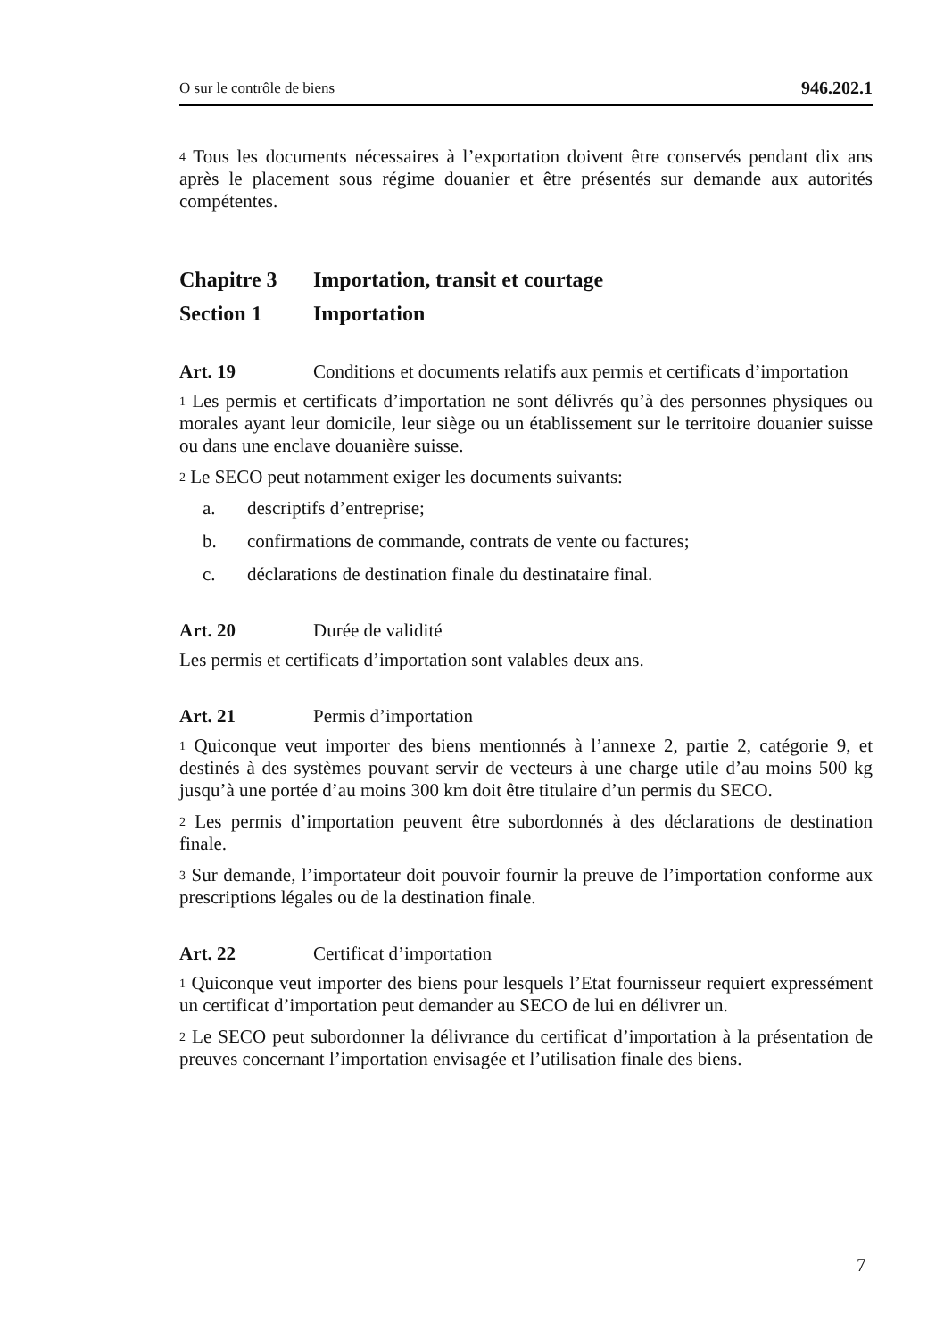O sur le contrôle de biens 946.202.1
<sup>4</sup> Tous les documents nécessaires à l’exportation doivent être conservés pendant dix ans après le placement sous régime douanier et être présentés sur demande aux autorités compétentes.
Chapitre 3 Importation, transit et courtage
Section 1 Importation
Art. 19 Conditions et documents relatifs aux permis et certificats d’importation
<sup>1</sup> Les permis et certificats d’importation ne sont délivrés qu’à des personnes physiques ou morales ayant leur domicile, leur siège ou un établissement sur le territoire douanier suisse ou dans une enclave douanière suisse.
<sup>2</sup> Le SECO peut notamment exiger les documents suivants:
a. descriptifs d’entreprise;
b. confirmations de commande, contrats de vente ou factures;
c. déclarations de destination finale du destinataire final.
Art. 20 Durée de validité
Les permis et certificats d’importation sont valables deux ans.
Art. 21 Permis d’importation
<sup>1</sup> Quiconque veut importer des biens mentionnés à l’annexe 2, partie 2, catégorie 9, et destinés à des systèmes pouvant servir de vecteurs à une charge utile d’au moins 500 kg jusqu’à une portée d’au moins 300 km doit être titulaire d’un permis du SECO.
<sup>2</sup> Les permis d’importation peuvent être subordonnés à des déclarations de destination finale.
<sup>3</sup> Sur demande, l’importateur doit pouvoir fournir la preuve de l’importation conforme aux prescriptions légales ou de la destination finale.
Art. 22 Certificat d’importation
<sup>1</sup> Quiconque veut importer des biens pour lesquels l’Etat fournisseur requiert expressément un certificat d’importation peut demander au SECO de lui en délivrer un.
<sup>2</sup> Le SECO peut subordonner la délivrance du certificat d’importation à la présentation de preuves concernant l’importation envisagée et l’utilisation finale des biens.
7